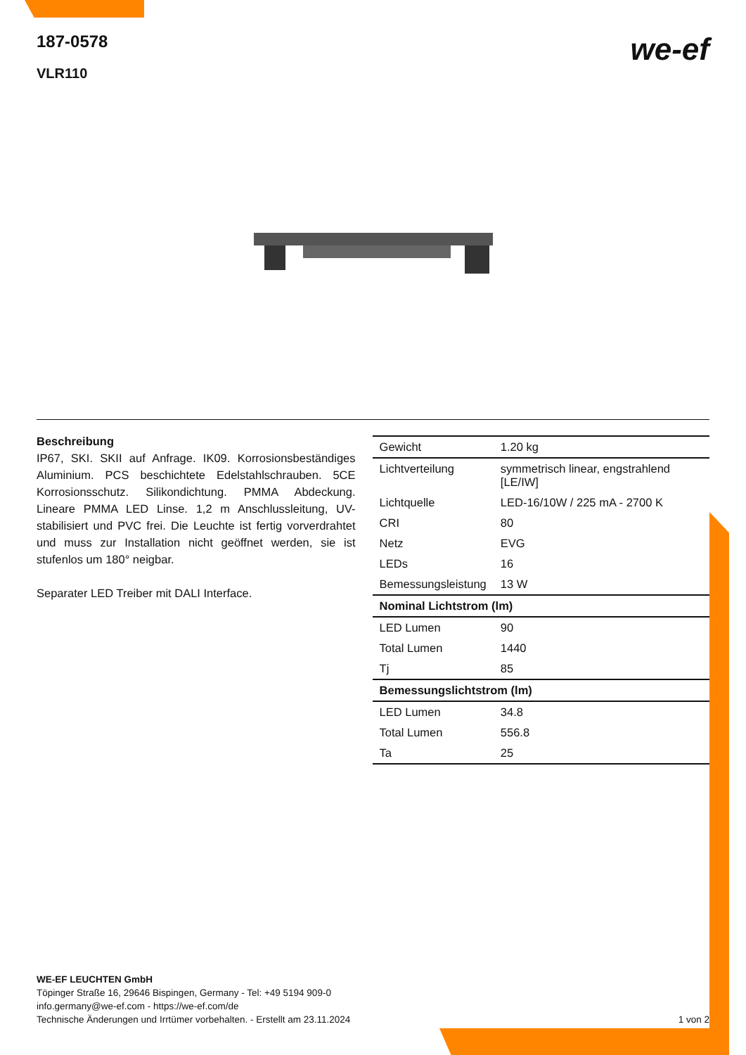187-0578
VLR110
we-ef
Beschreibung
IP67, SKI. SKII auf Anfrage. IK09. Korrosionsbeständiges Aluminium. PCS beschichtete Edelstahlschrauben. 5CE Korrosionsschutz. Silikondichtung. PMMA Abdeckung. Lineare PMMA LED Linse. 1,2 m Anschlussleitung, UV-stabilisiert und PVC frei. Die Leuchte ist fertig vorverdrahtet und muss zur Installation nicht geöffnet werden, sie ist stufenlos um 180° neigbar.
Separater LED Treiber mit DALI Interface.
| Gewicht | 1.20 kg |
| Lichtverteilung | symmetrisch linear, engstrahlend [LE/IW] |
| Lichtquelle | LED-16/10W / 225 mA - 2700 K |
| CRI | 80 |
| Netz | EVG |
| LEDs | 16 |
| Bemessungsleistung | 13 W |
| Nominal Lichtstrom (lm) | |
| LED Lumen | 90 |
| Total Lumen | 1440 |
| Tj | 85 |
| Bemessungslichtstrom (lm) | |
| LED Lumen | 34.8 |
| Total Lumen | 556.8 |
| Ta | 25 |
WE-EF LEUCHTEN GmbH
Töpinger Straße 16, 29646 Bispingen, Germany - Tel: +49 5194 909-0
info.germany@we-ef.com - https://we-ef.com/de
Technische Änderungen und Irrtümer vorbehalten. - Erstellt am 23.11.2024 1 von 2